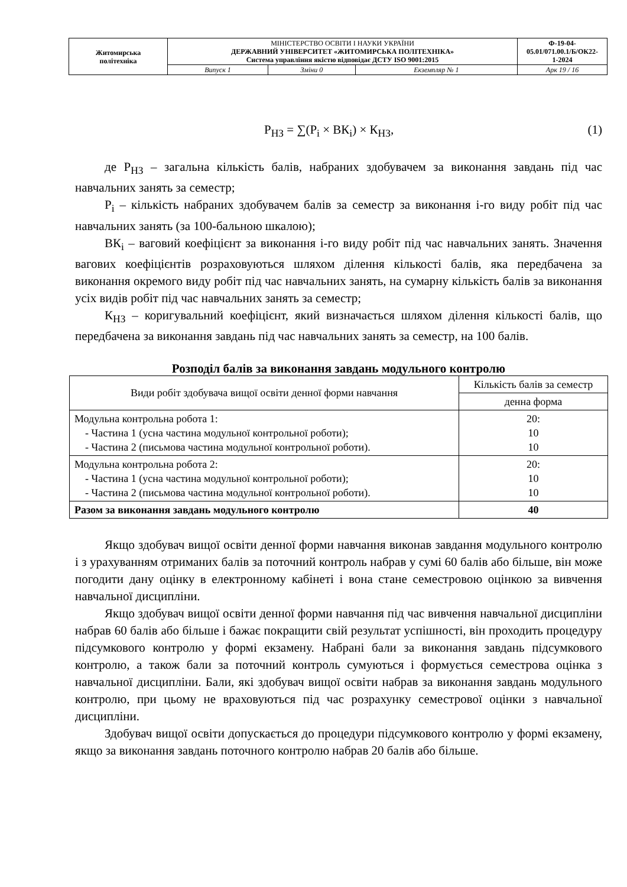| Житомирська політехніка | МІНІСТЕРСТВО ОСВІТИ І НАУКИ УКРАЇНИ ДЕРЖАВНИЙ УНІВЕРСИТЕТ «ЖИТОМИРСЬКА ПОЛІТЕХНІКА» Система управління якістю відповідає ДСТУ ISO 9001:2015 | | | Ф-19-04- 05.01/071.00.1/Б/ОК22- 1-2024 |
| | Випуск 1 | Зміни 0 | Екземпляр № 1 | Арк 19 / 16 |
Р<sub>НЗ</sub> = ∑(Р<sub>і</sub> × ВК<sub>і</sub>) × К<sub>НЗ</sub>, (1)
де Р<sub>НЗ</sub> – загальна кількість балів, набраних здобувачем за виконання завдань під час навчальних занять за семестр;
Р<sub>і</sub> – кількість набраних здобувачем балів за семестр за виконання і-го виду робіт під час навчальних занять (за 100-бальною шкалою);
ВК<sub>і</sub> – ваговий коефіцієнт за виконання і-го виду робіт під час навчальних занять. Значення вагових коефіцієнтів розраховуються шляхом ділення кількості балів, яка передбачена за виконання окремого виду робіт під час навчальних занять, на сумарну кількість балів за виконання усіх видів робіт під час навчальних занять за семестр;
К<sub>НЗ</sub> – коригувальний коефіцієнт, який визначається шляхом ділення кількості балів, що передбачена за виконання завдань під час навчальних занять за семестр, на 100 балів.
Розподіл балів за виконання завдань модульного контролю
| Види робіт здобувача вищої освіти денної форми навчання | Кількість балів за семестр |
| | денна форма |
| Модульна контрольна робота 1: - Частина 1 (усна частина модульної контрольної роботи); - Частина 2 (письмова частина модульної контрольної роботи). | 20: 10 10 |
| Модульна контрольна робота 2: - Частина 1 (усна частина модульної контрольної роботи); - Частина 2 (письмова частина модульної контрольної роботи). | 20: 10 10 |
| Разом за виконання завдань модульного контролю | 40 |
Якщо здобувач вищої освіти денної форми навчання виконав завдання модульного контролю і з урахуванням отриманих балів за поточний контроль набрав у сумі 60 балів або більше, він може погодити дану оцінку в електронному кабінеті і вона стане семестровою оцінкою за вивчення навчальної дисципліни.
Якщо здобувач вищої освіти денної форми навчання під час вивчення навчальної дисципліни набрав 60 балів або більше і бажає покращити свій результат успішності, він проходить процедуру підсумкового контролю у формі екзамену. Набрані бали за виконання завдань підсумкового контролю, а також бали за поточний контроль сумуються і формується семестрова оцінка з навчальної дисципліни. Бали, які здобувач вищої освіти набрав за виконання завдань модульного контролю, при цьому не враховуються під час розрахунку семестрової оцінки з навчальної дисципліни.
Здобувач вищої освіти допускається до процедури підсумкового контролю у формі екзамену, якщо за виконання завдань поточного контролю набрав 20 балів або більше.